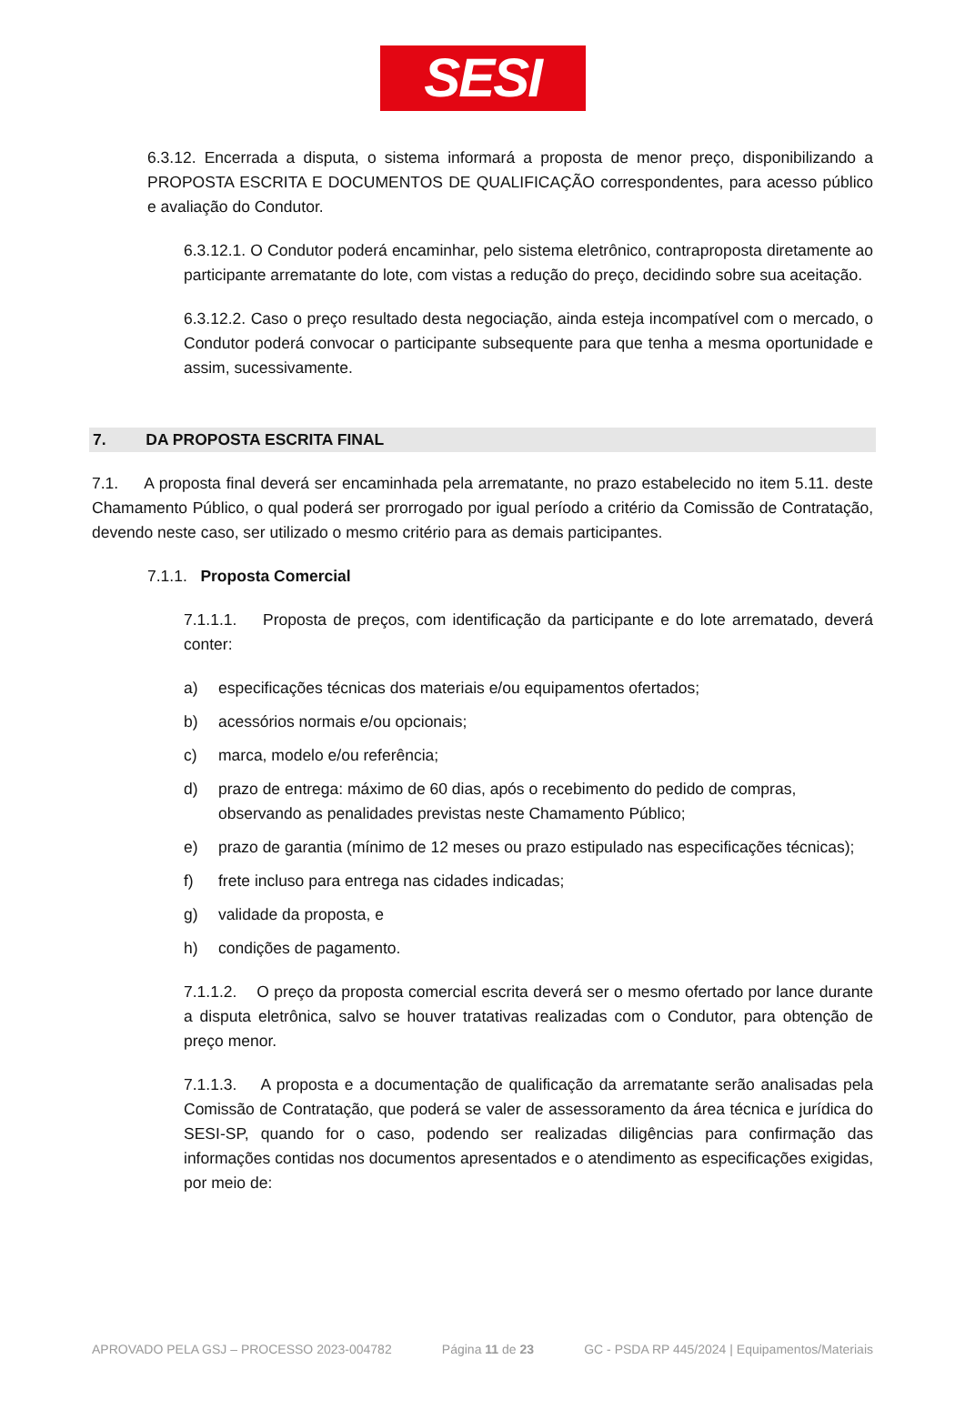SESI
6.3.12. Encerrada a disputa, o sistema informará a proposta de menor preço, disponibilizando a PROPOSTA ESCRITA E DOCUMENTOS DE QUALIFICAÇÃO correspondentes, para acesso público e avaliação do Condutor.
6.3.12.1. O Condutor poderá encaminhar, pelo sistema eletrônico, contraproposta diretamente ao participante arrematante do lote, com vistas a redução do preço, decidindo sobre sua aceitação.
6.3.12.2. Caso o preço resultado desta negociação, ainda esteja incompatível com o mercado, o Condutor poderá convocar o participante subsequente para que tenha a mesma oportunidade e assim, sucessivamente.
7. DA PROPOSTA ESCRITA FINAL
7.1. A proposta final deverá ser encaminhada pela arrematante, no prazo estabelecido no item 5.11. deste Chamamento Público, o qual poderá ser prorrogado por igual período a critério da Comissão de Contratação, devendo neste caso, ser utilizado o mesmo critério para as demais participantes.
7.1.1. Proposta Comercial
7.1.1.1. Proposta de preços, com identificação da participante e do lote arrematado, deverá conter:
a) especificações técnicas dos materiais e/ou equipamentos ofertados;
b) acessórios normais e/ou opcionais;
c) marca, modelo e/ou referência;
d) prazo de entrega: máximo de 60 dias, após o recebimento do pedido de compras, observando as penalidades previstas neste Chamamento Público;
e) prazo de garantia (mínimo de 12 meses ou prazo estipulado nas especificações técnicas);
f) frete incluso para entrega nas cidades indicadas;
g) validade da proposta, e
h) condições de pagamento.
7.1.1.2. O preço da proposta comercial escrita deverá ser o mesmo ofertado por lance durante a disputa eletrônica, salvo se houver tratativas realizadas com o Condutor, para obtenção de preço menor.
7.1.1.3. A proposta e a documentação de qualificação da arrematante serão analisadas pela Comissão de Contratação, que poderá se valer de assessoramento da área técnica e jurídica do SESI-SP, quando for o caso, podendo ser realizadas diligências para confirmação das informações contidas nos documentos apresentados e o atendimento as especificações exigidas, por meio de:
APROVADO PELA GSJ – PROCESSO 2023-004782 Página 11 de 23 GC - PSDA RP 445/2024 | Equipamentos/Materiais